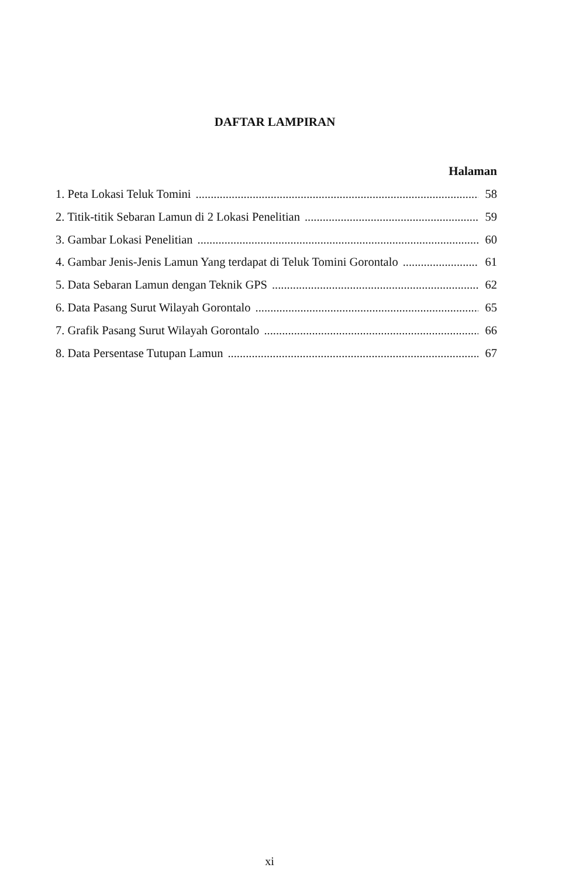DAFTAR LAMPIRAN
Halaman
1. Peta Lokasi Teluk Tomini 58
2. Titik-titik Sebaran Lamun di 2 Lokasi Penelitian 59
3. Gambar Lokasi Penelitian 60
4. Gambar Jenis-Jenis Lamun Yang terdapat di Teluk Tomini Gorontalo 61
5. Data Sebaran Lamun dengan Teknik GPS 62
6. Data Pasang Surut Wilayah Gorontalo 65
7. Grafik Pasang Surut Wilayah Gorontalo 66
8. Data Persentase Tutupan Lamun 67
xi